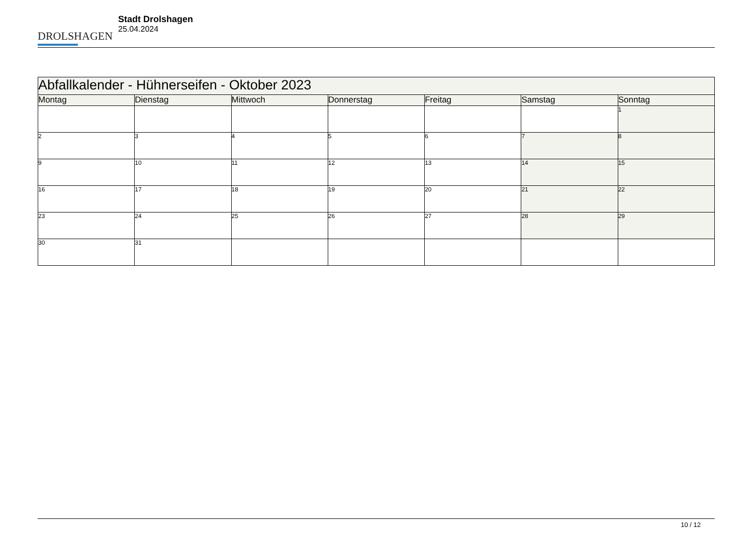DROLSHAGEN
Stadt Drolshagen
25.04.2024
| Abfallkalender - Hühnerseifen - Oktober 2023 | | | | | | |
| --- | --- | --- | --- | --- | --- | --- |
| Montag | Dienstag | Mittwoch | Donnerstag | Freitag | Samstag | Sonntag |
| | | | | | | 1 |
| 2 | 3 | 4 | 5 | 6 | 7 | 8 |
| 9 | 10 | 11 | 12 | 13 | 14 | 15 |
| 16 | 17 | 18 | 19 | 20 | 21 | 22 |
| 23 | 24 | 25 | 26 | 27 | 28 | 29 |
| 30 | 31 | | | | | |
10 / 12